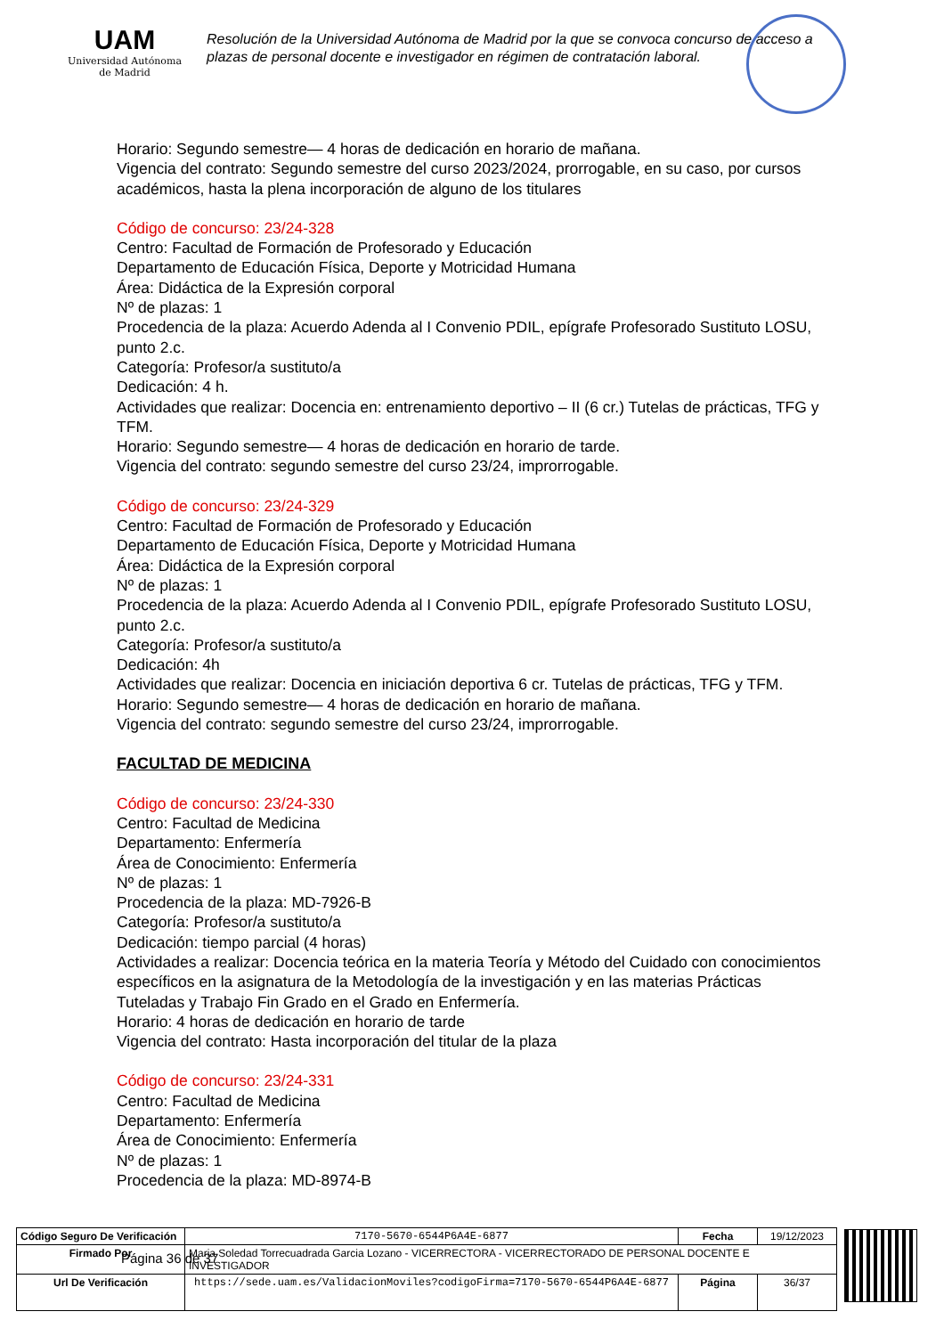UAM
Universidad Autónoma
de Madrid
Resolución de la Universidad Autónoma de Madrid por la que se convoca concurso de acceso a plazas de personal docente e investigador en régimen de contratación laboral.
Horario: Segundo semestre— 4 horas de dedicación en horario de mañana.
Vigencia del contrato: Segundo semestre del curso 2023/2024, prorrogable, en su caso, por cursos académicos, hasta la plena incorporación de alguno de los titulares
Código de concurso: 23/24-328
Centro: Facultad de Formación de Profesorado y Educación
Departamento de Educación Física, Deporte y Motricidad Humana
Área: Didáctica de la Expresión corporal
Nº de plazas: 1
Procedencia de la plaza: Acuerdo Adenda al I Convenio PDIL, epígrafe Profesorado Sustituto LOSU, punto 2.c.
Categoría: Profesor/a sustituto/a
Dedicación: 4 h.
Actividades que realizar: Docencia en: entrenamiento deportivo – II (6 cr.) Tutelas de prácticas, TFG y TFM.
Horario: Segundo semestre— 4 horas de dedicación en horario de tarde.
Vigencia del contrato: segundo semestre del curso 23/24, improrrogable.
Código de concurso: 23/24-329
Centro: Facultad de Formación de Profesorado y Educación
Departamento de Educación Física, Deporte y Motricidad Humana
Área: Didáctica de la Expresión corporal
Nº de plazas: 1
Procedencia de la plaza: Acuerdo Adenda al I Convenio PDIL, epígrafe Profesorado Sustituto LOSU, punto 2.c.
Categoría: Profesor/a sustituto/a
Dedicación: 4h
Actividades que realizar: Docencia en iniciación deportiva 6 cr. Tutelas de prácticas, TFG y TFM.
Horario: Segundo semestre— 4 horas de dedicación en horario de mañana.
Vigencia del contrato: segundo semestre del curso 23/24, improrrogable.
FACULTAD DE MEDICINA
Código de concurso: 23/24-330
Centro: Facultad de Medicina
Departamento: Enfermería
Área de Conocimiento: Enfermería
Nº de plazas: 1
Procedencia de la plaza: MD-7926-B
Categoría: Profesor/a sustituto/a
Dedicación: tiempo parcial (4 horas)
Actividades a realizar: Docencia teórica en la materia Teoría y Método del Cuidado con conocimientos específicos en la asignatura de la Metodología de la investigación y en las materias Prácticas Tuteladas y Trabajo Fin Grado en el Grado en Enfermería.
Horario: 4 horas de dedicación en horario de tarde
Vigencia del contrato: Hasta incorporación del titular de la plaza
Código de concurso: 23/24-331
Centro: Facultad de Medicina
Departamento: Enfermería
Área de Conocimiento: Enfermería
Nº de plazas: 1
Procedencia de la plaza: MD-8974-B
Página 36 de 37
| Código Seguro De Verificación | 7170-5670-6544P6A4E-6877 | Fecha | 19/12/2023 |
| Firmado Por | Maria Soledad Torrecuadrada Garcia Lozano - VICERRECTORA - VICERRECTORADO DE PERSONAL DOCENTE E INVESTIGADOR | | |
| Url De Verificación | https://sede.uam.es/ValidacionMoviles?codigoFirma=7170-5670-6544P6A4E-6877 | Página | 36/37 |